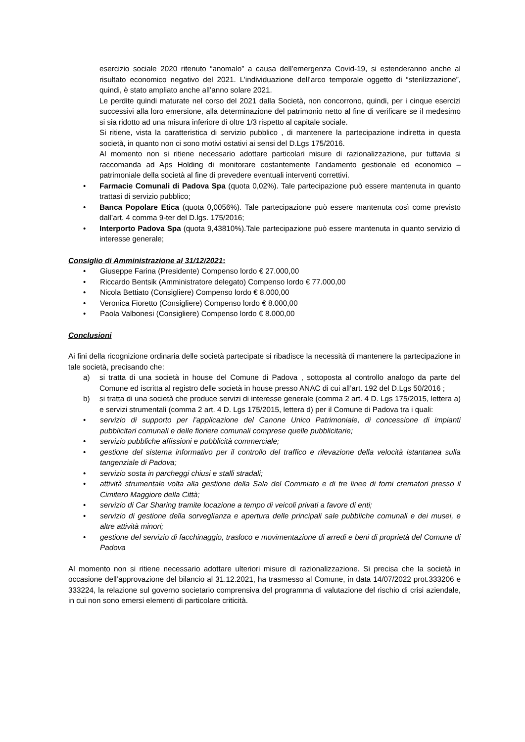esercizio sociale 2020 ritenuto “anomalo” a causa dell’emergenza Covid-19, si estenderanno anche al risultato economico negativo del 2021. L’individuazione dell’arco temporale oggetto di “sterilizzazione”, quindi, è stato ampliato anche all’anno solare 2021.
Le perdite quindi maturate nel corso del 2021 dalla Società, non concorrono, quindi, per i cinque esercizi successivi alla loro emersione, alla determinazione del patrimonio netto al fine di verificare se il medesimo si sia ridotto ad una misura inferiore di oltre 1/3 rispetto al capitale sociale.
Si ritiene, vista la caratteristica di servizio pubblico , di mantenere la partecipazione indiretta in questa società, in quanto non ci sono motivi ostativi ai sensi del D.Lgs 175/2016.
Al momento non si ritiene necessario adottare particolari misure di razionalizzazione, pur tuttavia si raccomanda ad Aps Holding di monitorare costantemente l’andamento gestionale ed economico – patrimoniale della società al fine di prevedere eventuali interventi correttivi.
• Farmacie Comunali di Padova Spa (quota 0,02%). Tale partecipazione può essere mantenuta in quanto trattasi di servizio pubblico;
• Banca Popolare Etica (quota 0,0056%). Tale partecipazione può essere mantenuta così come previsto dall’art. 4 comma 9-ter del D.lgs. 175/2016;
• Interporto Padova Spa (quota 9,43810%).Tale partecipazione può essere mantenuta in quanto servizio di interesse generale;
Consiglio di Amministrazione al 31/12/2021:
• Giuseppe Farina (Presidente) Compenso lordo € 27.000,00
• Riccardo Bentsik (Amministratore delegato) Compenso lordo € 77.000,00
• Nicola Bettiato (Consigliere) Compenso lordo € 8.000,00
• Veronica Fioretto (Consigliere) Compenso lordo € 8.000,00
• Paola Valbonesi (Consigliere) Compenso lordo € 8.000,00
Conclusioni
Ai fini della ricognizione ordinaria delle società partecipate si ribadisce la necessità di mantenere la partecipazione in tale società, precisando che:
a) si tratta di una società in house del Comune di Padova , sottoposta al controllo analogo da parte del Comune ed iscritta al registro delle società in house presso ANAC di cui all’art. 192 del D.Lgs 50/2016 ;
b) si tratta di una società che produce servizi di interesse generale (comma 2 art. 4 D. Lgs 175/2015, lettera a) e servizi strumentali (comma 2 art. 4 D. Lgs 175/2015, lettera d) per il Comune di Padova tra i quali:
• servizio di supporto per l’applicazione del Canone Unico Patrimoniale, di concessione di impianti pubblicitari comunali e delle fioriere comunali comprese quelle pubblicitarie;
• servizio pubbliche affissioni e pubblicità commerciale;
• gestione del sistema informativo per il controllo del traffico e rilevazione della velocità istantanea sulla tangenziale di Padova;
• servizio sosta in parcheggi chiusi e stalli stradali;
• attività strumentale volta alla gestione della Sala del Commiato e di tre linee di forni crematori presso il Cimitero Maggiore della Città;
• servizio di Car Sharing tramite locazione a tempo di veicoli privati a favore di enti;
• servizio di gestione della sorveglianza e apertura delle principali sale pubbliche comunali e dei musei, e altre attività minori;
• gestione del servizio di facchinaggio, trasloco e movimentazione di arredi e beni di proprietà del Comune di Padova
Al momento non si ritiene necessario adottare ulteriori misure di razionalizzazione. Si precisa che la società in occasione dell’approvazione del bilancio al 31.12.2021, ha trasmesso al Comune, in data 14/07/2022 prot.333206 e 333224, la relazione sul governo societario comprensiva del programma di valutazione del rischio di crisi aziendale, in cui non sono emersi elementi di particolare criticità.